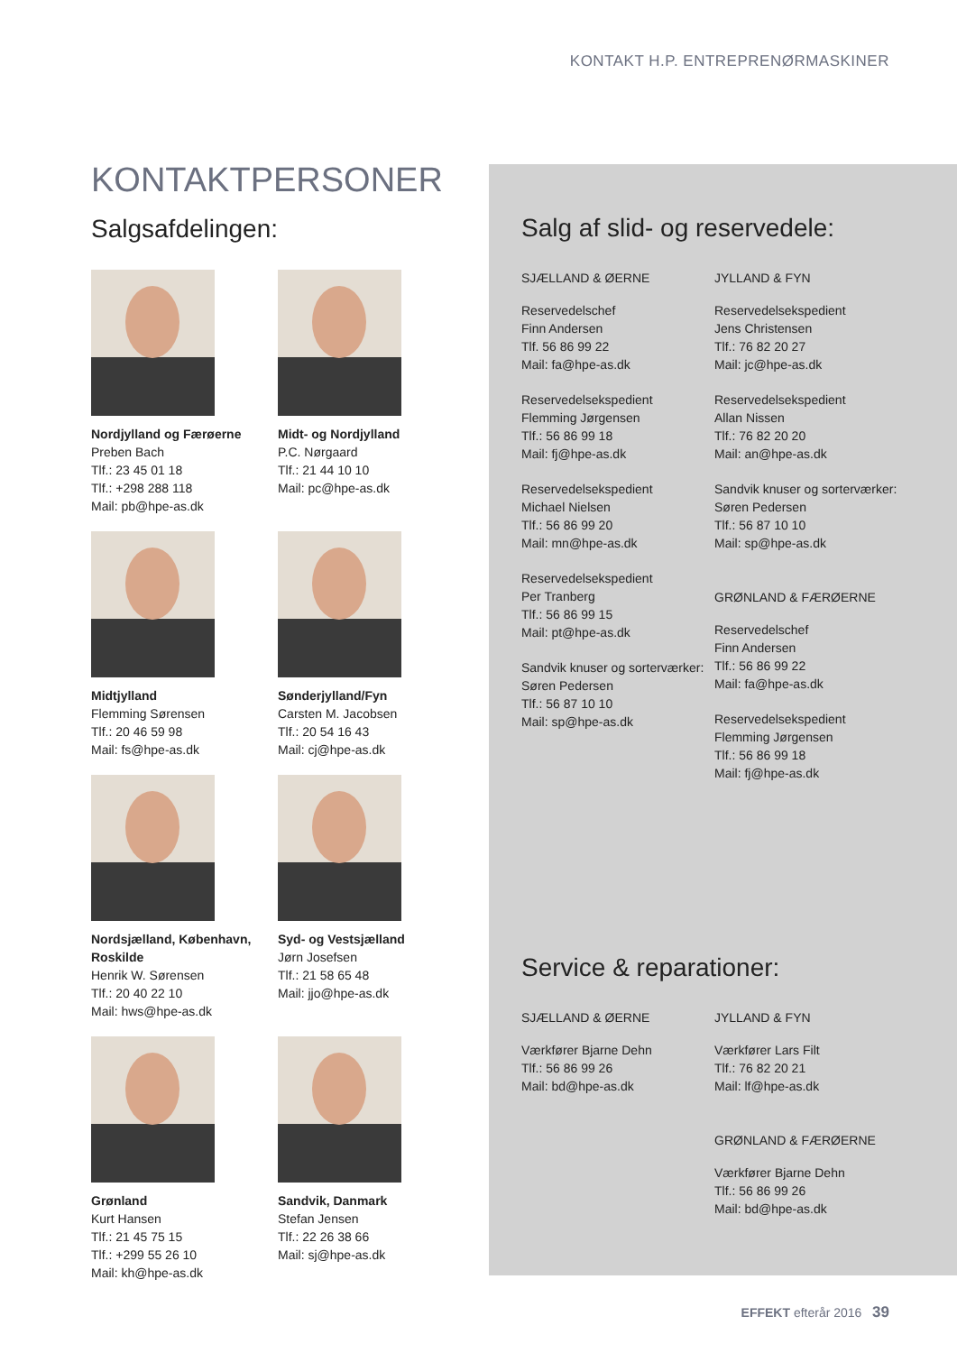KONTAKT H.P. ENTREPRENØRMASKINER
KONTAKTPERSONER
Salgsafdelingen:
Nordjylland og Færøerne
Preben Bach
Tlf.: 23 45 01 18
Tlf.: +298 288 118
Mail: pb@hpe-as.dk
Midt- og Nordjylland
P.C. Nørgaard
Tlf.: 21 44 10 10
Mail: pc@hpe-as.dk
Midtjylland
Flemming Sørensen
Tlf.: 20 46 59 98
Mail: fs@hpe-as.dk
Sønderjylland/Fyn
Carsten M. Jacobsen
Tlf.: 20 54 16 43
Mail: cj@hpe-as.dk
Nordsjælland, København, Roskilde
Henrik W. Sørensen
Tlf.: 20 40 22 10
Mail: hws@hpe-as.dk
Syd- og Vestsjælland
Jørn Josefsen
Tlf.: 21 58 65 48
Mail: jjo@hpe-as.dk
Grønland
Kurt Hansen
Tlf.: 21 45 75 15
Tlf.: +299 55 26 10
Mail: kh@hpe-as.dk
Sandvik, Danmark
Stefan Jensen
Tlf.: 22 26 38 66
Mail: sj@hpe-as.dk
Salg af slid- og reservedele:
SJÆLLAND & ØERNE
Reservedelschef
Finn Andersen
Tlf. 56 86 99 22
Mail: fa@hpe-as.dk
Reservedelsekspedient
Flemming Jørgensen
Tlf.: 56 86 99 18
Mail: fj@hpe-as.dk
Reservedelsekspedient
Michael Nielsen
Tlf.: 56 86 99 20
Mail: mn@hpe-as.dk
Reservedelsekspedient
Per Tranberg
Tlf.: 56 86 99 15
Mail: pt@hpe-as.dk
Sandvik knuser og sorterværker:
Søren Pedersen
Tlf.: 56 87 10 10
Mail: sp@hpe-as.dk
JYLLAND & FYN
Reservedelsekspedient
Jens Christensen
Tlf.: 76 82 20 27
Mail: jc@hpe-as.dk
Reservedelsekspedient
Allan Nissen
Tlf.: 76 82 20 20
Mail: an@hpe-as.dk
Sandvik knuser og sorterværker:
Søren Pedersen
Tlf.: 56 87 10 10
Mail: sp@hpe-as.dk
GRØNLAND & FÆRØERNE
Reservedelschef
Finn Andersen
Tlf.: 56 86 99 22
Mail: fa@hpe-as.dk
Reservedelsekspedient
Flemming Jørgensen
Tlf.: 56 86 99 18
Mail: fj@hpe-as.dk
Service & reparationer:
SJÆLLAND & ØERNE
Værkfører Bjarne Dehn
Tlf.: 56 86 99 26
Mail: bd@hpe-as.dk
JYLLAND & FYN
Værkfører Lars Filt
Tlf.: 76 82 20 21
Mail: lf@hpe-as.dk
GRØNLAND & FÆRØERNE
Værkfører Bjarne Dehn
Tlf.: 56 86 99 26
Mail: bd@hpe-as.dk
EFFEKT efterår 2016 39